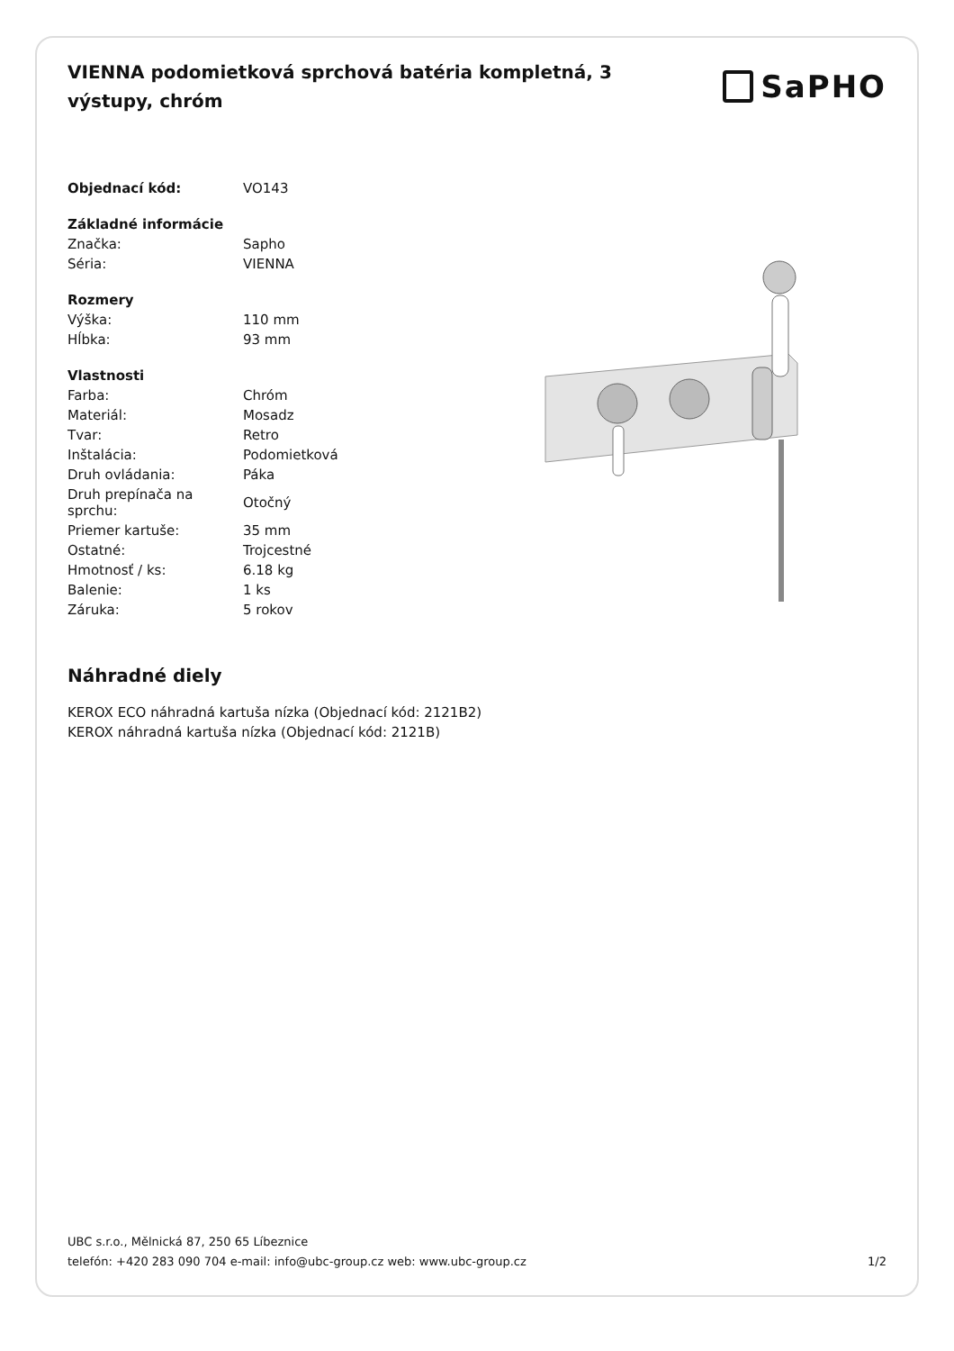VIENNA podomietková sprchová batéria kompletná, 3 výstupy, chróm
SaPHO
| Objednací kód: | VO143 |
| Základné informácie | |
| Značka: | Sapho |
| Séria: | VIENNA |
| Rozmery | |
| Výška: | 110 mm |
| Hĺbka: | 93 mm |
| Vlastnosti | |
| Farba: | Chróm |
| Materiál: | Mosadz |
| Tvar: | Retro |
| Inštalácia: | Podomietková |
| Druh ovládania: | Páka |
| Druh prepínača na sprchu: | Otočný |
| Priemer kartuše: | 35 mm |
| Ostatné: | Trojcestné |
| Hmotnosť / ks: | 6.18 kg |
| Balenie: | 1 ks |
| Záruka: | 5 rokov |
Náhradné diely
KEROX ECO náhradná kartuša nízka (Objednací kód: 2121B2)
KEROX náhradná kartuša nízka (Objednací kód: 2121B)
UBC s.r.o., Mělnická 87, 250 65 Líbeznice
telefón: +420 283 090 704 e-mail: info@ubc-group.cz web: www.ubc-group.cz
1/2